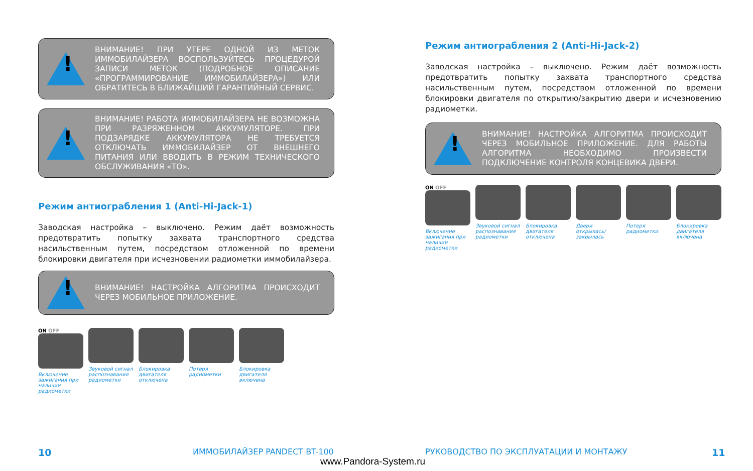!
ВНИМАНИЕ! ПРИ УТЕРЕ ОДНОЙ ИЗ МЕТОК ИММОБИЛАЙЗЕРА ВОСПОЛЬЗУЙТЕСЬ ПРОЦЕДУРОЙ ЗАПИСИ МЕТОК (ПОДРОБНОЕ ОПИСАНИЕ «ПРОГРАММИРОВАНИЕ ИММОБИЛАЙЗЕРА») ИЛИ ОБРАТИТЕСЬ В БЛИЖАЙШИЙ ГАРАНТИЙНЫЙ СЕРВИС.
!
ВНИМАНИЕ! РАБОТА ИММОБИЛАЙЗЕРА НЕ ВОЗМОЖНА ПРИ РАЗРЯЖЕННОМ АККУМУЛЯТОРЕ. ПРИ ПОДЗАРЯДКЕ АККУМУЛЯТОРА НЕ ТРЕБУЕТСЯ ОТКЛЮЧАТЬ ИММОБИЛАЙЗЕР ОТ ВНЕШНЕГО ПИТАНИЯ ИЛИ ВВОДИТЬ В РЕЖИМ ТЕХНИЧЕСКОГО ОБСЛУЖИВАНИЯ «ТО».
Режим антиограбления 1 (Anti-Hi-Jack-1)
Заводская настройка – выключено. Режим даёт возможность предотвратить попытку захвата транспортного средства насильственным путем, посредством отложенной по времени блокировки двигателя при исчезновении радиометки иммобилайзера.
!
ВНИМАНИЕ! НАСТРОЙКА АЛГОРИТМА ПРОИСХОДИТ ЧЕРЕЗ МОБИЛЬНОЕ ПРИЛОЖЕНИЕ.
ON OFF
Включение зажигания при наличии радиометки
Звуковой сигнал распознавания радиометки
Блокировка двигателя отключена
Потеря радиометки
Блокировка двигателя включена
Режим антиограбления 2 (Anti-Hi-Jack-2)
Заводская настройка – выключено. Режим даёт возможность предотвратить попытку захвата транспортного средства насильственным путем, посредством отложенной по времени блокировки двигателя по открытию/закрытию двери и исчезновению радиометки.
!
ВНИМАНИЕ! НАСТРОЙКА АЛГОРИТМА ПРОИСХОДИТ ЧЕРЕЗ МОБИЛЬНОЕ ПРИЛОЖЕНИЕ. ДЛЯ РАБОТЫ АЛГОРИТМА НЕОБХОДИМО ПРОИЗВЕСТИ ПОДКЛЮЧЕНИЕ КОНТРОЛЯ КОНЦЕВИКА ДВЕРИ.
ON OFF
Включение зажигания при наличии радиометки
Звуковой сигнал распознавания радиометки
Блокировка двигателя отключена
Двери открылась/закрылась
Потеря радиометки
Блокировка двигателя включена
10 ИММОБИЛАЙЗЕР PANDECT BT-100
РУКОВОДСТВО ПО ЭКСПЛУАТАЦИИ И МОНТАЖУ
11
www.Pandora-System.ru